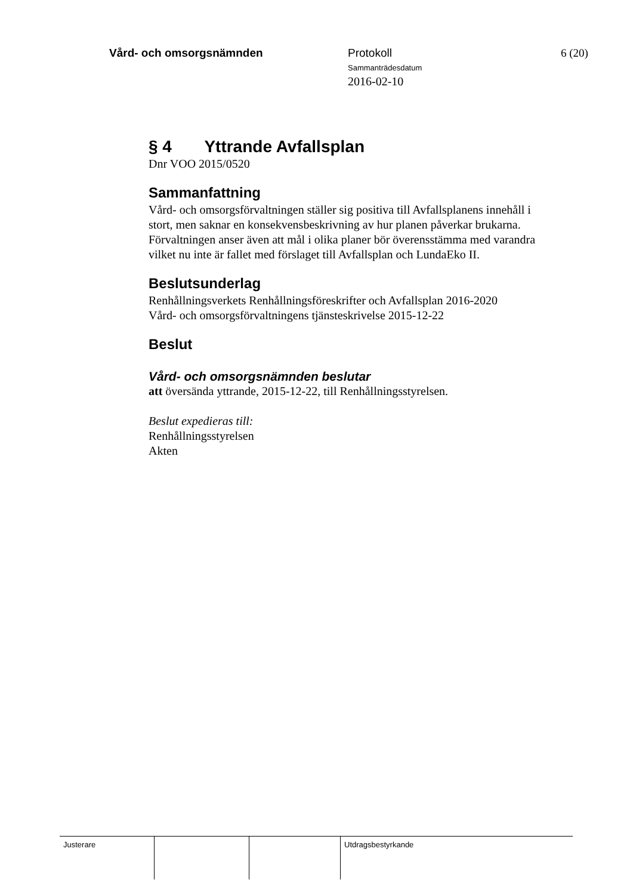Vård- och omsorgsnämnden
Protokoll
Sammanträdesdatum
2016-02-10
6 (20)
§ 4 Yttrande Avfallsplan
Dnr VOO 2015/0520
Sammanfattning
Vård- och omsorgsförvaltningen ställer sig positiva till Avfallsplanens innehåll i stort, men saknar en konsekvensbeskrivning av hur planen påverkar brukarna. Förvaltningen anser även att mål i olika planer bör överensstämma med varandra vilket nu inte är fallet med förslaget till Avfallsplan och LundaEko II.
Beslutsunderlag
Renhållningsverkets Renhållningsföreskrifter och Avfallsplan 2016-2020
Vård- och omsorgsförvaltningens tjänsteskrivelse 2015-12-22
Beslut
Vård- och omsorgsnämnden beslutar
att översända yttrande, 2015-12-22, till Renhållningsstyrelsen.
Beslut expedieras till:
Renhållningsstyrelsen
Akten
Justerare Utdragsbestyrkande